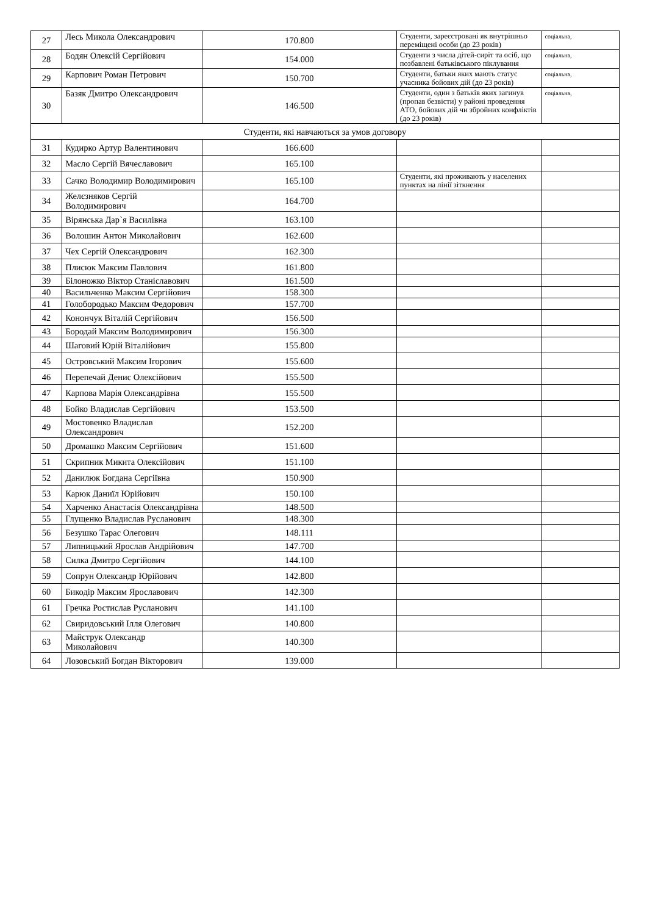| 27 | Лесь Микола Олександрович | 170.800 | Студенти, зареєстровані як внутрішньо переміщені особи (до 23 років) | соціальна, |
| 28 | Бодян Олексій Сергійович | 154.000 | Студенти з числа дітей-сиріт та осіб, що позбавлені батьківського піклування | соціальна, |
| 29 | Карпович Роман Петрович | 150.700 | Студенти, батьки яких мають статус учасника бойових дій (до 23 років) | соціальна, |
| 30 | Базяк Дмитро Олександрович | 146.500 | Студенти, один з батьків яких загинув (пропав безвісти) у районі проведення АТО, бойових дій чи збройних конфліктів (до 23 років) | соціальна, |
| Студенти, які навчаються за умов договору | | | | |
| 31 | Кудирко Артур Валентинович | 166.600 | | |
| 32 | Масло Сергій Вячеславович | 165.100 | | |
| 33 | Сачко Володимир Володимирович | 165.100 | Студенти, які проживають у населених пунктах на лінії зіткнення | |
| 34 | Желєзняков Сергій Володимирович | 164.700 | | |
| 35 | Вірянська Дар`я Василівна | 163.100 | | |
| 36 | Волошин Антон Миколайович | 162.600 | | |
| 37 | Чех Сергій Олександрович | 162.300 | | |
| 38 | Плисюк Максим Павлович | 161.800 | | |
| 39 | Білоножко Віктор Станіславович | 161.500 | | |
| 40 | Васильченко Максим Сергійович | 158.300 | | |
| 41 | Голобородько Максим Федорович | 157.700 | | |
| 42 | Конончук Віталій Сергійович | 156.500 | | |
| 43 | Бородай Максим Володимирович | 156.300 | | |
| 44 | Шаговий Юрій Віталійович | 155.800 | | |
| 45 | Островський Максим Ігорович | 155.600 | | |
| 46 | Перепечай Денис Олексійович | 155.500 | | |
| 47 | Карпова Марія Олександрівна | 155.500 | | |
| 48 | Бойко Владислав Сергійович | 153.500 | | |
| 49 | Мостовенко Владислав Олександрович | 152.200 | | |
| 50 | Дромашко Максим Сергійович | 151.600 | | |
| 51 | Скрипник Микита Олексійович | 151.100 | | |
| 52 | Данилюк Богдана Сергіївна | 150.900 | | |
| 53 | Карюк Даниїл Юрійович | 150.100 | | |
| 54 | Харченко Анастасія Олександрівна | 148.500 | | |
| 55 | Глущенко Владислав Русланович | 148.300 | | |
| 56 | Безушко Тарас Олегович | 148.111 | | |
| 57 | Липницький Ярослав Андрійович | 147.700 | | |
| 58 | Силка Дмитро Сергійович | 144.100 | | |
| 59 | Сопрун Олександр Юрійович | 142.800 | | |
| 60 | Бикодір Максим Ярославович | 142.300 | | |
| 61 | Гречка Ростислав Русланович | 141.100 | | |
| 62 | Свиридовський Ілля Олегович | 140.800 | | |
| 63 | Майструк Олександр Миколайович | 140.300 | | |
| 64 | Лозовський Богдан Вікторович | 139.000 | | |